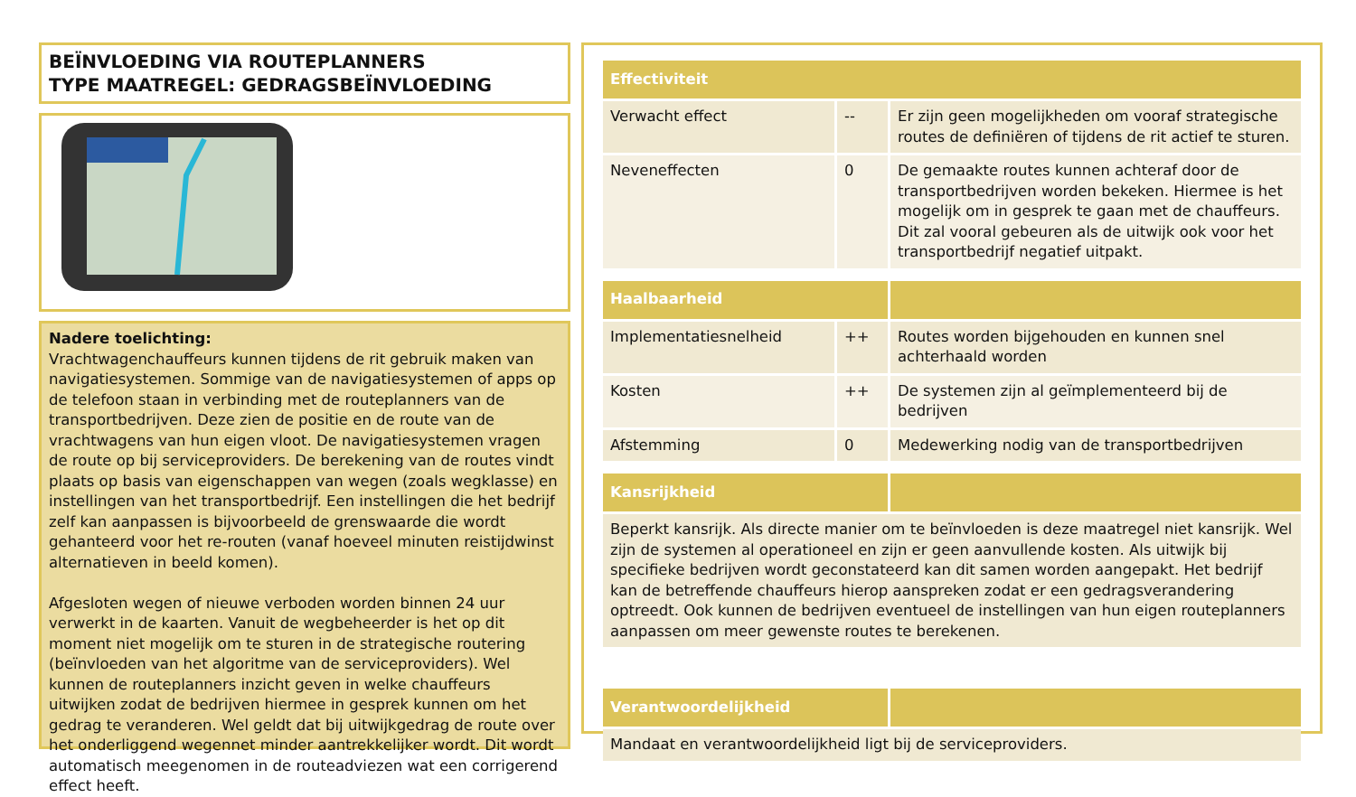BEÏNVLOEDING VIA ROUTEPLANNERS
TYPE MAATREGEL: GEDRAGSBEÏNVLOEDING
Nadere toelichting:
Vrachtwagenchauffeurs kunnen tijdens de rit gebruik maken van navigatiesystemen. Sommige van de navigatiesystemen of apps op de telefoon staan in verbinding met de routeplanners van de transportbedrijven. Deze zien de positie en de route van de vrachtwagens van hun eigen vloot. De navigatiesystemen vragen de route op bij serviceproviders. De berekening van de routes vindt plaats op basis van eigenschappen van wegen (zoals wegklasse) en instellingen van het transportbedrijf. Een instellingen die het bedrijf zelf kan aanpassen is bijvoorbeeld de grenswaarde die wordt gehanteerd voor het re-routen (vanaf hoeveel minuten reistijdwinst alternatieven in beeld komen).
Afgesloten wegen of nieuwe verboden worden binnen 24 uur verwerkt in de kaarten. Vanuit de wegbeheerder is het op dit moment niet mogelijk om te sturen in de strategische routering (beïnvloeden van het algoritme van de serviceproviders). Wel kunnen de routeplanners inzicht geven in welke chauffeurs uitwijken zodat de bedrijven hiermee in gesprek kunnen om het gedrag te veranderen. Wel geldt dat bij uitwijkgedrag de route over het onderliggend wegennet minder aantrekkelijker wordt. Dit wordt automatisch meegenomen in de routeadviezen wat een corrigerend effect heeft.
| Effectiviteit | | |
| --- | --- | --- |
| Verwacht effect | -- | Er zijn geen mogelijkheden om vooraf strategische routes de definiëren of tijdens de rit actief te sturen. |
| Neveneffecten | 0 | De gemaakte routes kunnen achteraf door de transportbedrijven worden bekeken. Hiermee is het mogelijk om in gesprek te gaan met de chauffeurs. Dit zal vooral gebeuren als de uitwijk ook voor het transportbedrijf negatief uitpakt. |
| Haalbaarheid | | |
| Implementatiesnelheid | ++ | Routes worden bijgehouden en kunnen snel achterhaald worden |
| Kosten | ++ | De systemen zijn al geïmplementeerd bij de bedrijven |
| Afstemming | 0 | Medewerking nodig van de transportbedrijven |
| Kansrijkheid | | |
| Beperkt kansrijk. Als directe manier om te beïnvloeden is deze maatregel niet kansrijk. Wel zijn de systemen al operationeel en zijn er geen aanvullende kosten. Als uitwijk bij specifieke bedrijven wordt geconstateerd kan dit samen worden aangepakt. Het bedrijf kan de betreffende chauffeurs hierop aanspreken zodat er een gedragsverandering optreedt. Ook kunnen de bedrijven eventueel de instellingen van hun eigen routeplanners aanpassen om meer gewenste routes te berekenen. | | |
| Verantwoordelijkheid | | |
| Mandaat en verantwoordelijkheid ligt bij de serviceproviders. | | |